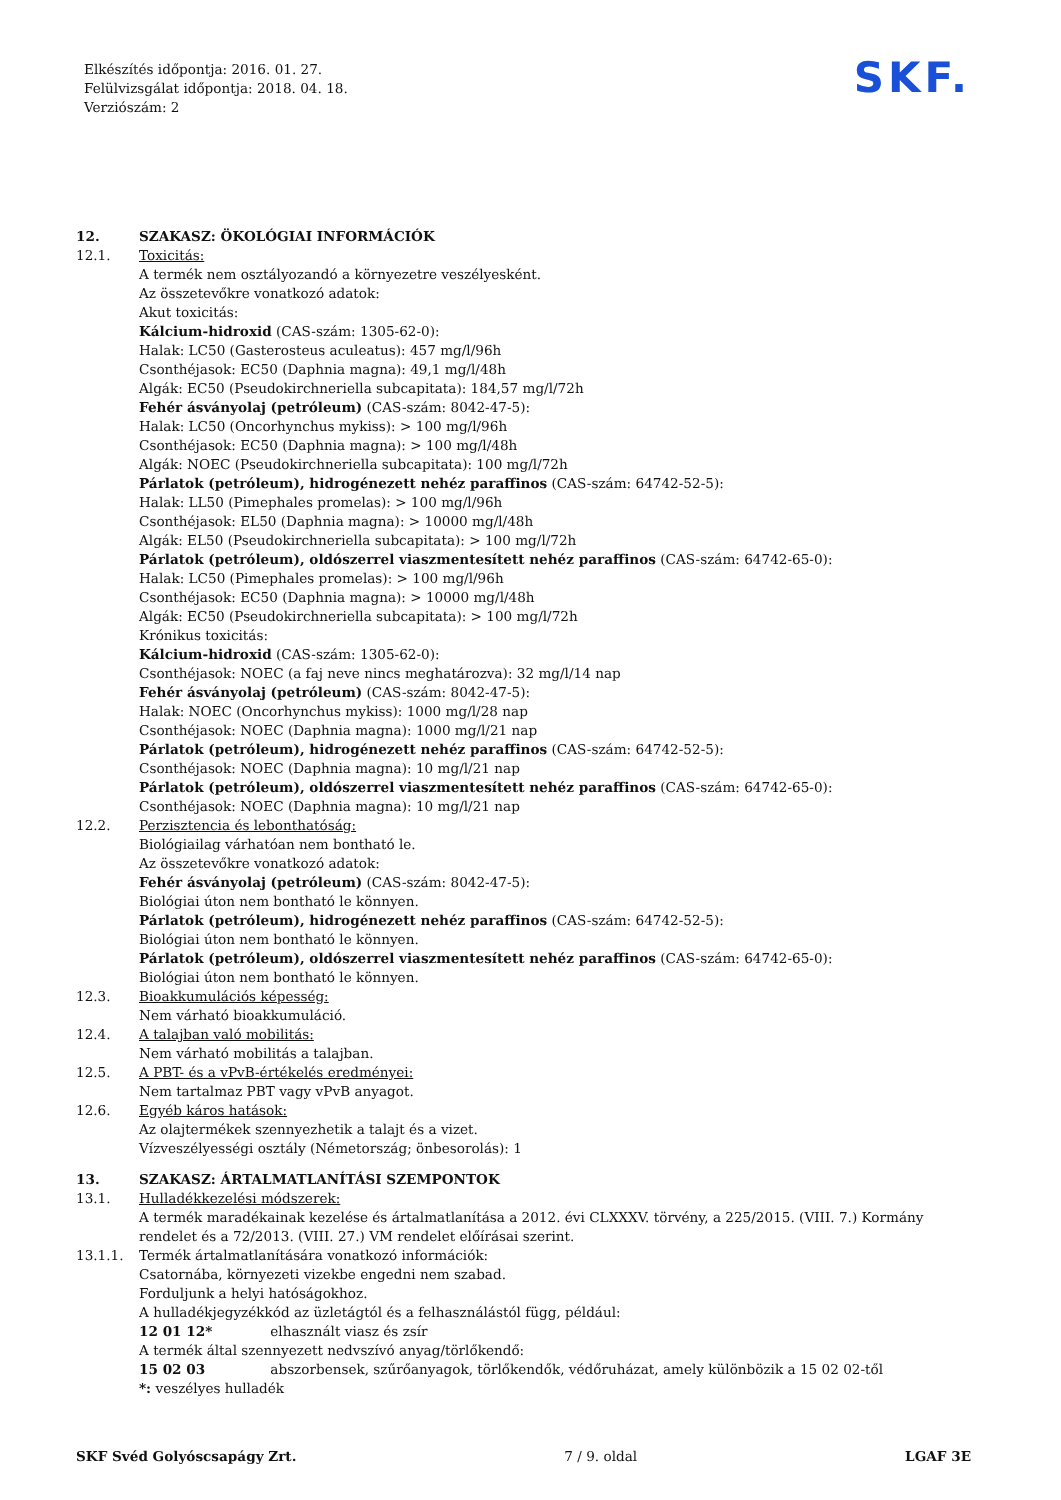Elkészítés időpontja: 2016. 01. 27.
Felülvizsgálat időpontja: 2018. 04. 18.
Verziószám: 2
SKF.
12. SZAKASZ: ÖKOLÓGIAI INFORMÁCIÓK
12.1. Toxicitás:
A termék nem osztályozandó a környezetre veszélyesként.
Az összetevőkre vonatkozó adatok:
Akut toxicitás:
Kálcium-hidroxid (CAS-szám: 1305-62-0):
Halak: LC50 (Gasterosteus aculeatus): 457 mg/l/96h
Csonthéjasok: EC50 (Daphnia magna): 49,1 mg/l/48h
Algák: EC50 (Pseudokirchneriella subcapitata): 184,57 mg/l/72h
Fehér ásványolaj (petróleum) (CAS-szám: 8042-47-5):
Halak: LC50 (Oncorhynchus mykiss): > 100 mg/l/96h
Csonthéjasok: EC50 (Daphnia magna): > 100 mg/l/48h
Algák: NOEC (Pseudokirchneriella subcapitata): 100 mg/l/72h
Párlatok (petróleum), hidrogénezett nehéz paraffinos (CAS-szám: 64742-52-5):
Halak: LL50 (Pimephales promelas): > 100 mg/l/96h
Csonthéjasok: EL50 (Daphnia magna): > 10000 mg/l/48h
Algák: EL50 (Pseudokirchneriella subcapitata): > 100 mg/l/72h
Párlatok (petróleum), oldószerrel viaszmentesített nehéz paraffinos (CAS-szám: 64742-65-0):
Halak: LC50 (Pimephales promelas): > 100 mg/l/96h
Csonthéjasok: EC50 (Daphnia magna): > 10000 mg/l/48h
Algák: EC50 (Pseudokirchneriella subcapitata): > 100 mg/l/72h
Krónikus toxicitás:
Kálcium-hidroxid (CAS-szám: 1305-62-0):
Csonthéjasok: NOEC (a faj neve nincs meghatározva): 32 mg/l/14 nap
Fehér ásványolaj (petróleum) (CAS-szám: 8042-47-5):
Halak: NOEC (Oncorhynchus mykiss): 1000 mg/l/28 nap
Csonthéjasok: NOEC (Daphnia magna): 1000 mg/l/21 nap
Párlatok (petróleum), hidrogénezett nehéz paraffinos (CAS-szám: 64742-52-5):
Csonthéjasok: NOEC (Daphnia magna): 10 mg/l/21 nap
Párlatok (petróleum), oldószerrel viaszmentesített nehéz paraffinos (CAS-szám: 64742-65-0):
Csonthéjasok: NOEC (Daphnia magna): 10 mg/l/21 nap
12.2. Perzisztencia és lebonthatóság:
Biológiailag várhatóan nem bontható le.
Az összetevőkre vonatkozó adatok:
Fehér ásványolaj (petróleum) (CAS-szám: 8042-47-5):
Biológiai úton nem bontható le könnyen.
Párlatok (petróleum), hidrogénezett nehéz paraffinos (CAS-szám: 64742-52-5):
Biológiai úton nem bontható le könnyen.
Párlatok (petróleum), oldószerrel viaszmentesített nehéz paraffinos (CAS-szám: 64742-65-0):
Biológiai úton nem bontható le könnyen.
12.3. Bioakkumulációs képesség:
Nem várható bioakkumuláció.
12.4. A talajban való mobilitás:
Nem várható mobilitás a talajban.
12.5. A PBT- és a vPvB-értékelés eredményei:
Nem tartalmaz PBT vagy vPvB anyagot.
12.6. Egyéb káros hatások:
Az olajtermékek szennyezhetik a talajt és a vizet.
Vízveszélyességi osztály (Németország; önbesorolás): 1
13. SZAKASZ: ÁRTALMATLANÍTÁSI SZEMPONTOK
13.1. Hulladékkezelési módszerek:
A termék maradékainak kezelése és ártalmatlanítása a 2012. évi CLXXXV. törvény, a 225/2015. (VIII. 7.) Kormány rendelet és a 72/2013. (VIII. 27.) VM rendelet előírásai szerint.
13.1.1. Termék ártalmatlanítására vonatkozó információk:
Csatornába, környezeti vizekbe engedni nem szabad.
Forduljunk a helyi hatóságokhoz.
A hulladékjegyzékkód az üzletágtól és a felhasználástól függ, például:
12 01 12* elhasznált viasz és zsír
A termék által szennyezett nedvszívó anyag/törlőkendő:
15 02 03 abszorbensek, szűrőanyagok, törlőkendők, védőruházat, amely különbözik a 15 02 02-től
*: veszélyes hulladék
SKF Svéd Golyóscsapágy Zrt. 7 / 9. oldal LGAF 3E